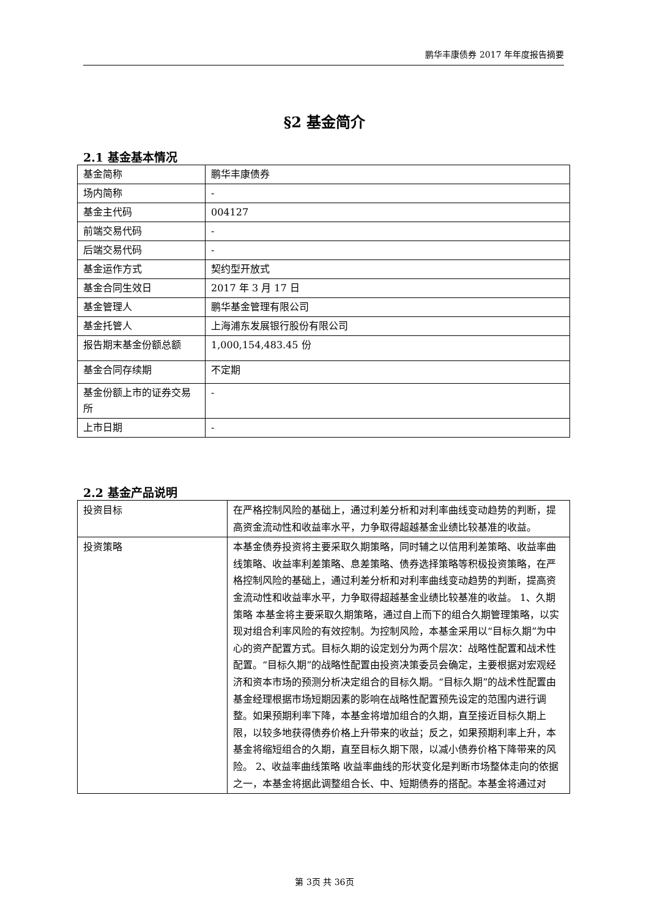鹏华丰康债券 2017 年年度报告摘要
§2 基金简介
2.1 基金基本情况
| 基金简称 | 鹏华丰康债券 |
| 场内简称 | - |
| 基金主代码 | 004127 |
| 前端交易代码 | - |
| 后端交易代码 | - |
| 基金运作方式 | 契约型开放式 |
| 基金合同生效日 | 2017 年 3 月 17 日 |
| 基金管理人 | 鹏华基金管理有限公司 |
| 基金托管人 | 上海浦东发展银行股份有限公司 |
| 报告期末基金份额总额 | 1,000,154,483.45 份 |
| 基金合同存续期 | 不定期 |
| 基金份额上市的证券交易所 | - |
| 上市日期 | - |
2.2 基金产品说明
| 投资目标 | 在严格控制风险的基础上，通过利差分析和对利率曲线变动趋势的判断，提高资金流动性和收益率水平，力争取得超越基金业绩比较基准的收益。 |
| 投资策略 | 本基金债券投资将主要采取久期策略，同时辅之以信用利差策略、收益率曲线策略、收益率利差策略、息差策略、债券选择策略等积极投资策略，在严格控制风险的基础上，通过利差分析和对利率曲线变动趋势的判断，提高资金流动性和收益率水平，力争取得超越基金业绩比较基准的收益。 1、久期策略 本基金将主要采取久期策略，通过自上而下的组合久期管理策略，以实现对组合利率风险的有效控制。为控制风险，本基金采用以“目标久期”为中心的资产配置方式。目标久期的设定划分为两个层次：战略性配置和战术性配置。“目标久期”的战略性配置由投资决策委员会确定，主要根据对宏观经济和资本市场的预测分析决定组合的目标久期。“目标久期”的战术性配置由基金经理根据市场短期因素的影响在战略性配置预先设定的范围内进行调整。如果预期利率下降，本基金将增加组合的久期，直至接近目标久期上限，以较多地获得债券价格上升带来的收益；反之，如果预期利率上升，本基金将缩短组合的久期，直至目标久期下限，以减小债券价格下降带来的风险。 2、收益率曲线策略 收益率曲线的形状变化是判断市场整体走向的依据之一，本基金将据此调整组合长、中、短期债券的搭配。本基金将通过对 |
第 3页 共 36页